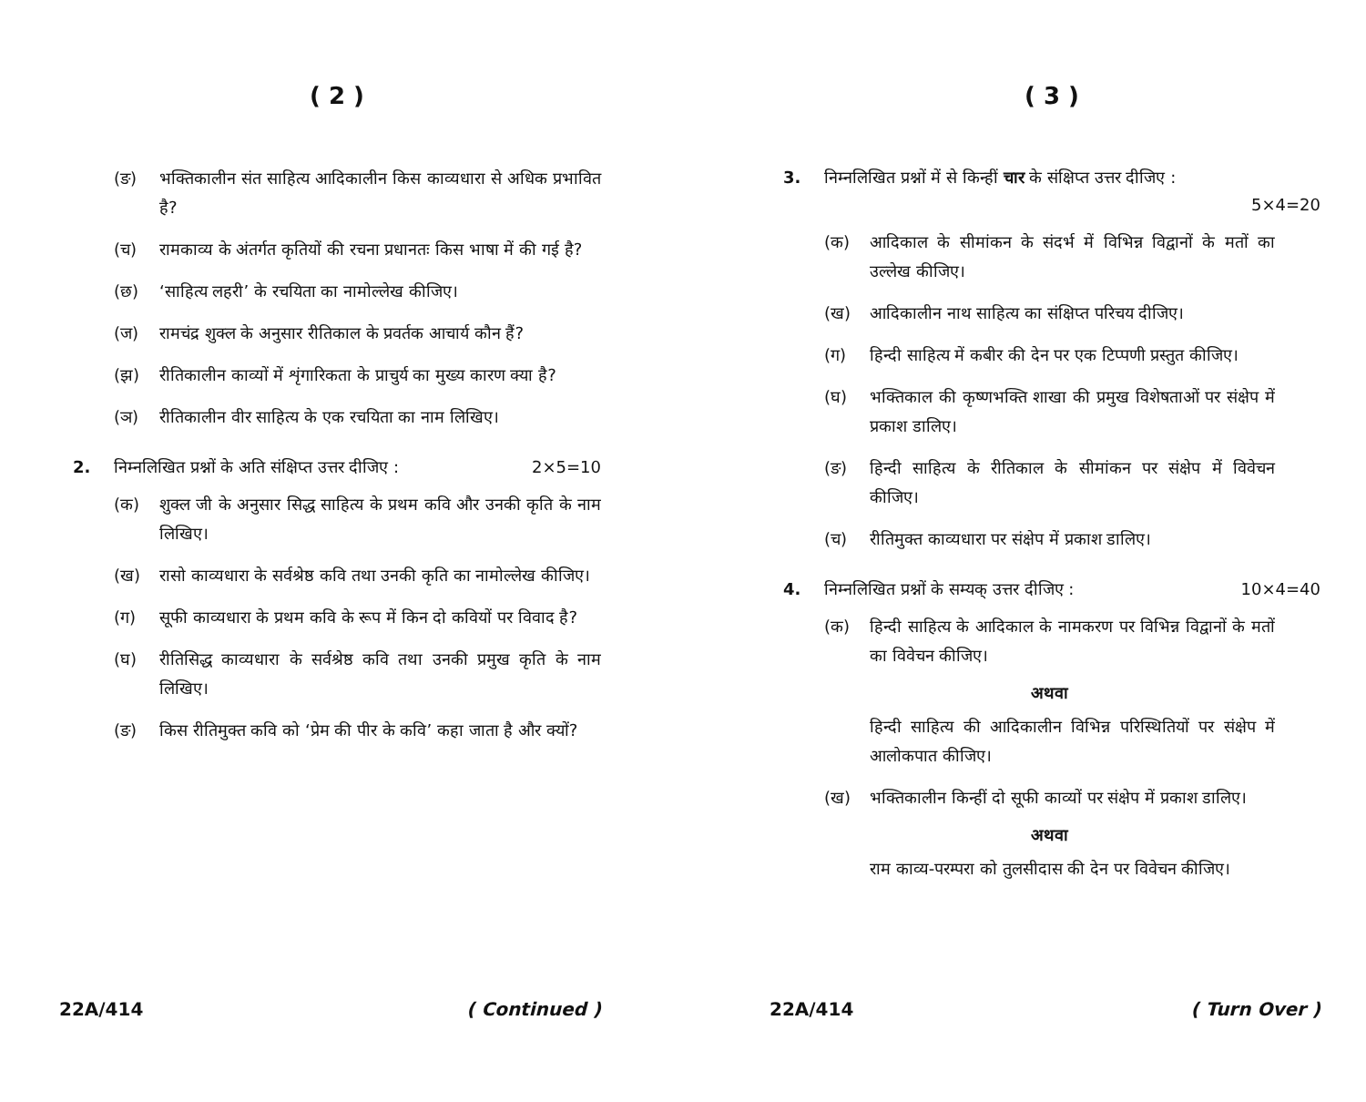( 2 )
(ङ) भक्तिकालीन संत साहित्य आदिकालीन किस काव्यधारा से अधिक प्रभावित है?
(च) रामकाव्य के अंतर्गत कृतियों की रचना प्रधानतः किस भाषा में की गई है?
(छ) ‘साहित्य लहरी’ के रचयिता का नामोल्लेख कीजिए।
(ज) रामचंद्र शुक्ल के अनुसार रीतिकाल के प्रवर्तक आचार्य कौन हैं?
(झ) रीतिकालीन काव्यों में शृंगारिकता के प्राचुर्य का मुख्य कारण क्या है?
(ञ) रीतिकालीन वीर साहित्य के एक रचयिता का नाम लिखिए।
2. निम्नलिखित प्रश्नों के अति संक्षिप्त उत्तर दीजिए : 2×5=10
(क) शुक्ल जी के अनुसार सिद्ध साहित्य के प्रथम कवि और उनकी कृति के नाम लिखिए।
(ख) रासो काव्यधारा के सर्वश्रेष्ठ कवि तथा उनकी कृति का नामोल्लेख कीजिए।
(ग) सूफी काव्यधारा के प्रथम कवि के रूप में किन दो कवियों पर विवाद है?
(घ) रीतिसिद्ध काव्यधारा के सर्वश्रेष्ठ कवि तथा उनकी प्रमुख कृति के नाम लिखिए।
(ङ) किस रीतिमुक्त कवि को ‘प्रेम की पीर के कवि’ कहा जाता है और क्यों?
22A/414 ( Continued )
( 3 )
3. निम्नलिखित प्रश्नों में से किन्हीं चार के संक्षिप्त उत्तर दीजिए :
5×4=20
(क) आदिकाल के सीमांकन के संदर्भ में विभिन्न विद्वानों के मतों का उल्लेख कीजिए।
(ख) आदिकालीन नाथ साहित्य का संक्षिप्त परिचय दीजिए।
(ग) हिन्दी साहित्य में कबीर की देन पर एक टिप्पणी प्रस्तुत कीजिए।
(घ) भक्तिकाल की कृष्णभक्ति शाखा की प्रमुख विशेषताओं पर संक्षेप में प्रकाश डालिए।
(ङ) हिन्दी साहित्य के रीतिकाल के सीमांकन पर संक्षेप में विवेचन कीजिए।
(च) रीतिमुक्त काव्यधारा पर संक्षेप में प्रकाश डालिए।
4. निम्नलिखित प्रश्नों के सम्यक् उत्तर दीजिए : 10×4=40
(क) हिन्दी साहित्य के आदिकाल के नामकरण पर विभिन्न विद्वानों के मतों का विवेचन कीजिए।
अथवा
हिन्दी साहित्य की आदिकालीन विभिन्न परिस्थितियों पर संक्षेप में आलोकपात कीजिए।
(ख) भक्तिकालीन किन्हीं दो सूफी काव्यों पर संक्षेप में प्रकाश डालिए।
अथवा
राम काव्य-परम्परा को तुलसीदास की देन पर विवेचन कीजिए।
22A/414 ( Turn Over )